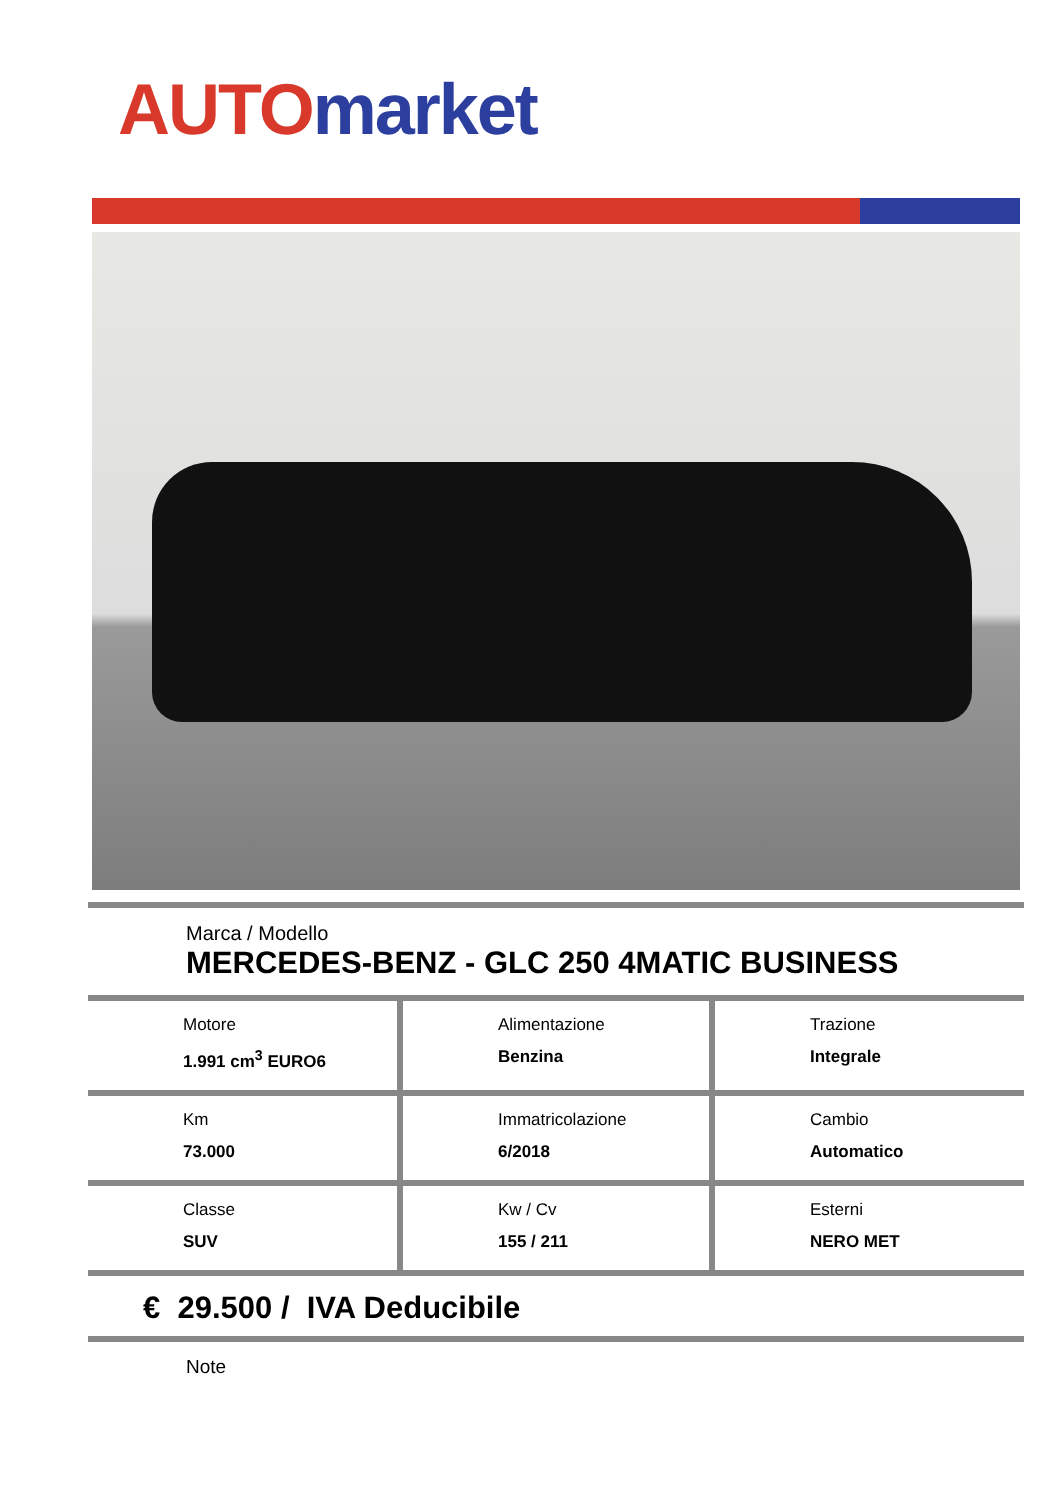AUTO market
Marca / Modello
MERCEDES-BENZ - GLC 250 4MATIC BUSINESS
| Motore 1.991 cm<sup>3</sup> EURO6 | Alimentazione Benzina | Trazione Integrale |
| Km 73.000 | Immatricolazione 6/2018 | Cambio Automatico |
| Classe SUV | Kw / Cv 155 / 211 | Esterni NERO MET |
€ 29.500 / IVA Deducibile
Note